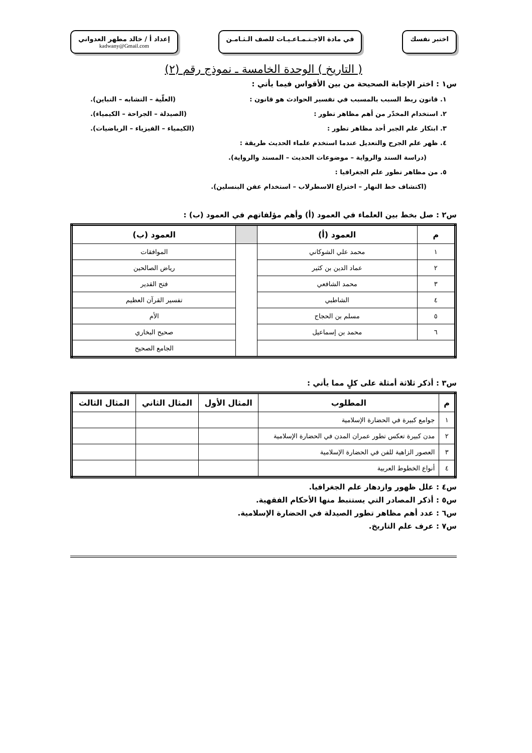اختبر نفسك في مادة الاجـتـمـاعـيـات للصف الـثـامـن
إعداد أ / خالد مطهر العدواني
kadwany@Gmail.com
( التاريخ ) الوحدة الخامسة ـ نموذج رقم (٢)
س١ : اختر الإجابة الصحيحة من بين الأقواس فيما يأتي :
١. قانون ربط السبب بالمسبب في تفسير الحوادث هو قانون : (العلّية – التشابه – التباين).
٢. استخدام المخدّر من أهم مظاهر تطور : (الصيدلة – الجراحة – الكيمياء).
٣. ابتكار علم الجبر أحد مظاهر تطور : (الكيمياء – الفيزياء – الرياضيات).
٤. ظهر علم الجرح والتعديل عندما استخدم علماء الحديث طريقة :
(دراسة السند والرواية – موضوعات الحديث – المسند والرواية).
٥. من مظاهر تطور علم الجغرافيا :
(اكتشاف خط النهار – اختراع الاسطرلاب – استخدام عفن البنسلين).
س٢ : صل بخط بين العلماء في العمود (أ) وأهم مؤلفاتهم في العمود (ب) :
| م | العمود (أ) | | العمود (ب) |
| --- | --- | --- | --- |
| ١ | محمد علي الشوكاني | | الموافقات |
| ٢ | عماد الدين بن كثير | | رياض الصالحين |
| ٣ | محمد الشافعي | | فتح القدير |
| ٤ | الشاطبي | | تفسير القرآن العظيم |
| ٥ | مسلم بن الحجاج | | الأم |
| ٦ | محمد بن إسماعيل | | صحيح البخاري |
| | | | الجامع الصحيح |
س٣ : أذكر ثلاثة أمثلة على كلٍ مما يأتي :
| م | المطلوب | المثال الأول | المثال الثاني | المثال الثالث |
| --- | --- | --- | --- | --- |
| ١ | جوامع كبيرة في الحضارة الإسلامية | | | |
| ٢ | مدن كبيرة تعكس تطور عمران المدن في الحضارة الإسلامية | | | |
| ٣ | العصور الزاهية للفن في الحضارة الإسلامية | | | |
| ٤ | أنواع الخطوط العربية | | | |
س٤ : علل ظهور وازدهار علم الجغرافيا.
س٥ : أذكر المصادر التي يستنبط منها الأحكام الفقهية.
س٦ : عدد أهم مظاهر تطور الصيدلة في الحضارة الإسلامية.
س٧ : عرف علم التاريخ.